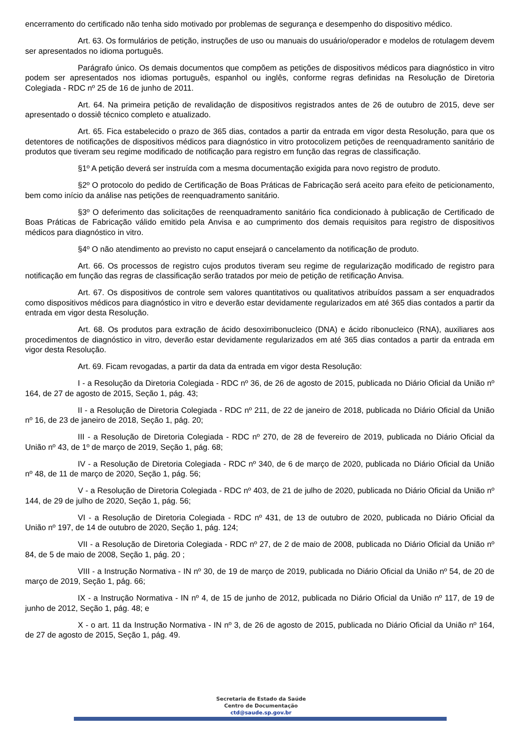encerramento do certificado não tenha sido motivado por problemas de segurança e desempenho do dispositivo médico.
Art. 63. Os formulários de petição, instruções de uso ou manuais do usuário/operador e modelos de rotulagem devem ser apresentados no idioma português.
Parágrafo único. Os demais documentos que compõem as petições de dispositivos médicos para diagnóstico in vitro podem ser apresentados nos idiomas português, espanhol ou inglês, conforme regras definidas na Resolução de Diretoria Colegiada - RDC nº 25 de 16 de junho de 2011.
Art. 64. Na primeira petição de revalidação de dispositivos registrados antes de 26 de outubro de 2015, deve ser apresentado o dossiê técnico completo e atualizado.
Art. 65. Fica estabelecido o prazo de 365 dias, contados a partir da entrada em vigor desta Resolução, para que os detentores de notificações de dispositivos médicos para diagnóstico in vitro protocolizem petições de reenquadramento sanitário de produtos que tiveram seu regime modificado de notificação para registro em função das regras de classificação.
§1º A petição deverá ser instruída com a mesma documentação exigida para novo registro de produto.
§2º O protocolo do pedido de Certificação de Boas Práticas de Fabricação será aceito para efeito de peticionamento, bem como início da análise nas petições de reenquadramento sanitário.
§3º O deferimento das solicitações de reenquadramento sanitário fica condicionado à publicação de Certificado de Boas Práticas de Fabricação válido emitido pela Anvisa e ao cumprimento dos demais requisitos para registro de dispositivos médicos para diagnóstico in vitro.
§4º O não atendimento ao previsto no caput ensejará o cancelamento da notificação de produto.
Art. 66. Os processos de registro cujos produtos tiveram seu regime de regularização modificado de registro para notificação em função das regras de classificação serão tratados por meio de petição de retificação Anvisa.
Art. 67. Os dispositivos de controle sem valores quantitativos ou qualitativos atribuídos passam a ser enquadrados como dispositivos médicos para diagnóstico in vitro e deverão estar devidamente regularizados em até 365 dias contados a partir da entrada em vigor desta Resolução.
Art. 68. Os produtos para extração de ácido desoxirribonucleico (DNA) e ácido ribonucleico (RNA), auxiliares aos procedimentos de diagnóstico in vitro, deverão estar devidamente regularizados em até 365 dias contados a partir da entrada em vigor desta Resolução.
Art. 69. Ficam revogadas, a partir da data da entrada em vigor desta Resolução:
I - a Resolução da Diretoria Colegiada - RDC nº 36, de 26 de agosto de 2015, publicada no Diário Oficial da União nº 164, de 27 de agosto de 2015, Seção 1, pág. 43;
II - a Resolução de Diretoria Colegiada - RDC nº 211, de 22 de janeiro de 2018, publicada no Diário Oficial da União nº 16, de 23 de janeiro de 2018, Seção 1, pág. 20;
III - a Resolução de Diretoria Colegiada - RDC nº 270, de 28 de fevereiro de 2019, publicada no Diário Oficial da União nº 43, de 1º de março de 2019, Seção 1, pág. 68;
IV - a Resolução de Diretoria Colegiada - RDC nº 340, de 6 de março de 2020, publicada no Diário Oficial da União nº 48, de 11 de março de 2020, Seção 1, pág. 56;
V - a Resolução de Diretoria Colegiada - RDC nº 403, de 21 de julho de 2020, publicada no Diário Oficial da União nº 144, de 29 de julho de 2020, Seção 1, pág. 56;
VI - a Resolução de Diretoria Colegiada - RDC nº 431, de 13 de outubro de 2020, publicada no Diário Oficial da União nº 197, de 14 de outubro de 2020, Seção 1, pág. 124;
VII - a Resolução de Diretoria Colegiada - RDC nº 27, de 2 de maio de 2008, publicada no Diário Oficial da União nº 84, de 5 de maio de 2008, Seção 1, pág. 20 ;
VIII - a Instrução Normativa - IN nº 30, de 19 de março de 2019, publicada no Diário Oficial da União nº 54, de 20 de março de 2019, Seção 1, pág. 66;
IX - a Instrução Normativa - IN nº 4, de 15 de junho de 2012, publicada no Diário Oficial da União nº 117, de 19 de junho de 2012, Seção 1, pág. 48; e
X - o art. 11 da Instrução Normativa - IN nº 3, de 26 de agosto de 2015, publicada no Diário Oficial da União nº 164, de 27 de agosto de 2015, Seção 1, pág. 49.
Secretaria de Estado da Saúde
Centro de Documentação
ctd@saude.sp.gov.br